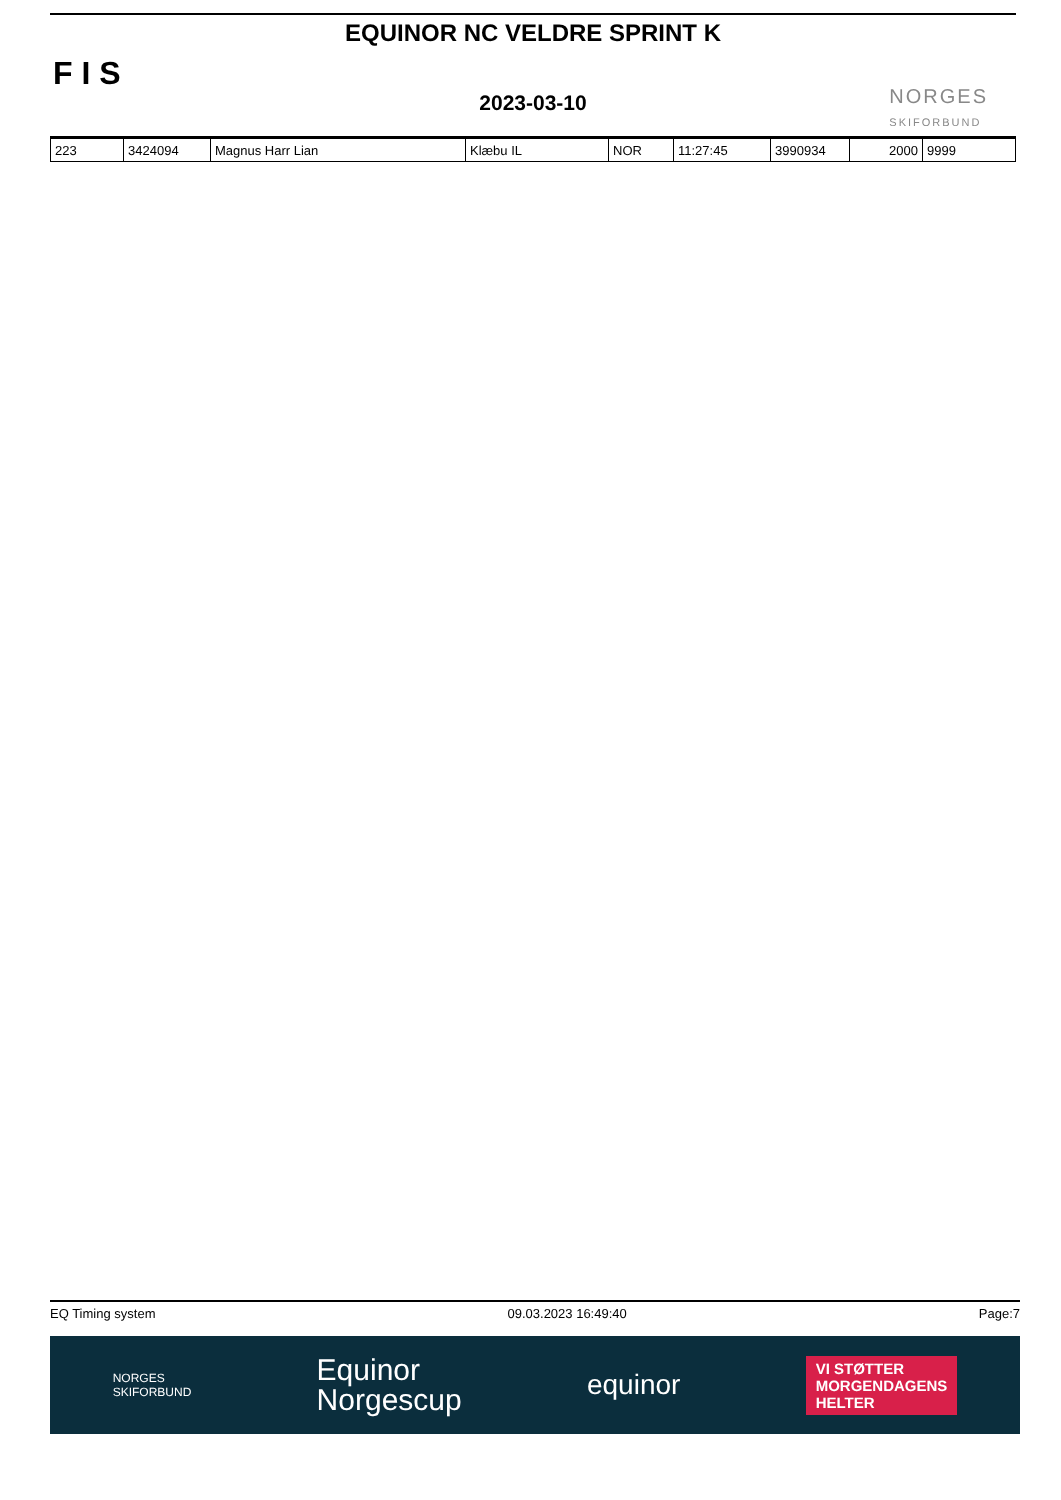F I S
EQUINOR NC VELDRE SPRINT K
2023-03-10
NORGES
SKIFORBUND
| 223 | 3424094 | Magnus Harr Lian | Klæbu IL | NOR | 11:27:45 | 3990934 | 2000 | 9999 |
EQ Timing system 09.03.2023 16:49:40 Page:7
NORGES
SKIFORBUND Equinor
Norgescup equinor VI STØTTER
MORGENDAGENS
HELTER